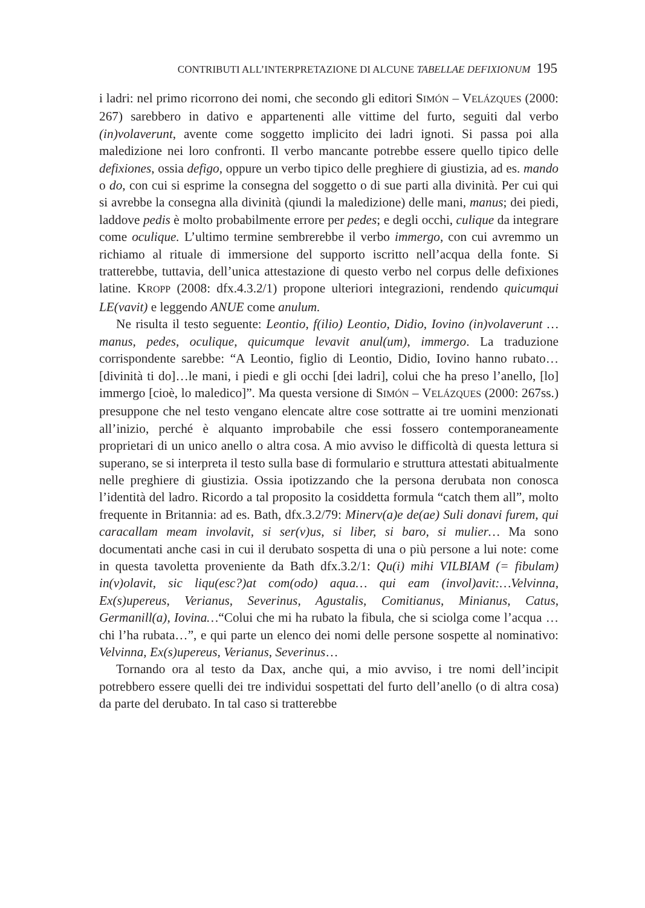CONTRIBUTI ALL’INTERPRETAZIONE DI ALCUNE TABELLAE DEFIXIONUM 195
i ladri: nel primo ricorrono dei nomi, che secondo gli editori SIMÓN – VELÁZQUES (2000: 267) sarebbero in dativo e appartenenti alle vittime del furto, seguiti dal verbo (in)volaverunt, avente come soggetto implicito dei ladri ignoti. Si passa poi alla maledizione nei loro confronti. Il verbo mancante potrebbe essere quello tipico delle defixiones, ossia defigo, oppure un verbo tipico delle preghiere di giustizia, ad es. mando o do, con cui si esprime la consegna del soggetto o di sue parti alla divinità. Per cui qui si avrebbe la consegna alla divinità (qiundi la maledizione) delle mani, manus; dei piedi, laddove pedis è molto probabilmente errore per pedes; e degli occhi, culique da integrare come oculique. L’ultimo termine sembrerebbe il verbo immergo, con cui avremmo un richiamo al rituale di immersione del supporto iscritto nell’acqua della fonte. Si tratterebbe, tuttavia, dell’unica attestazione di questo verbo nel corpus delle defixiones latine. KROPP (2008: dfx.4.3.2/1) propone ulteriori integrazioni, rendendo quicumqui LE(vavit) e leggendo ANUE come anulum.
Ne risulta il testo seguente: Leontio, f(ilio) Leontio, Didio, Iovino (in)volaverunt …manus, pedes, oculique, quicumque levavit anul(um), immergo. La traduzione corrispondente sarebbe: “A Leontio, figlio di Leontio, Didio, Iovino hanno rubato…[divinità ti do]…le mani, i piedi e gli occhi [dei ladri], colui che ha preso l’anello, [lo] immergo [cioè, lo maledico]”. Ma questa versione di SIMÓN – VELÁZQUES (2000: 267ss.) presuppone che nel testo vengano elencate altre cose sottratte ai tre uomini menzionati all’inizio, perché è alquanto improbabile che essi fossero contemporaneamente proprietari di un unico anello o altra cosa. A mio avviso le difficoltà di questa lettura si superano, se si interpreta il testo sulla base di formulario e struttura attestati abitualmente nelle preghiere di giustizia. Ossia ipotizzando che la persona derubata non conosca l’identità del ladro. Ricordo a tal proposito la cosiddetta formula “catch them all”, molto frequente in Britannia: ad es. Bath, dfx.3.2/79: Minerv(a)e de(ae) Suli donavi furem, qui caracallam meam involavit, si ser(v)us, si liber, si baro, si mulier… Ma sono documentati anche casi in cui il derubato sospetta di una o più persone a lui note: come in questa tavoletta proveniente da Bath dfx.3.2/1: Qu(i) mihi VILBIAM (= fibulam) in(v)olavit, sic liqu(esc?)at com(odo) aqua… qui eam (invol)avit:…Velvinna, Ex(s)upereus, Verianus, Severinus, Agustalis, Comitianus, Minianus, Catus, Germanill(a), Iovina…“Colui che mi ha rubato la fibula, che si sciolga come l’acqua … chi l’ha rubata…”, e qui parte un elenco dei nomi delle persone sospette al nominativo: Velvinna, Ex(s)upereus, Verianus, Severinus…
Tornando ora al testo da Dax, anche qui, a mio avviso, i tre nomi dell’incipit potrebbero essere quelli dei tre individui sospettati del furto dell’anello (o di altra cosa) da parte del derubato. In tal caso si tratterebbe